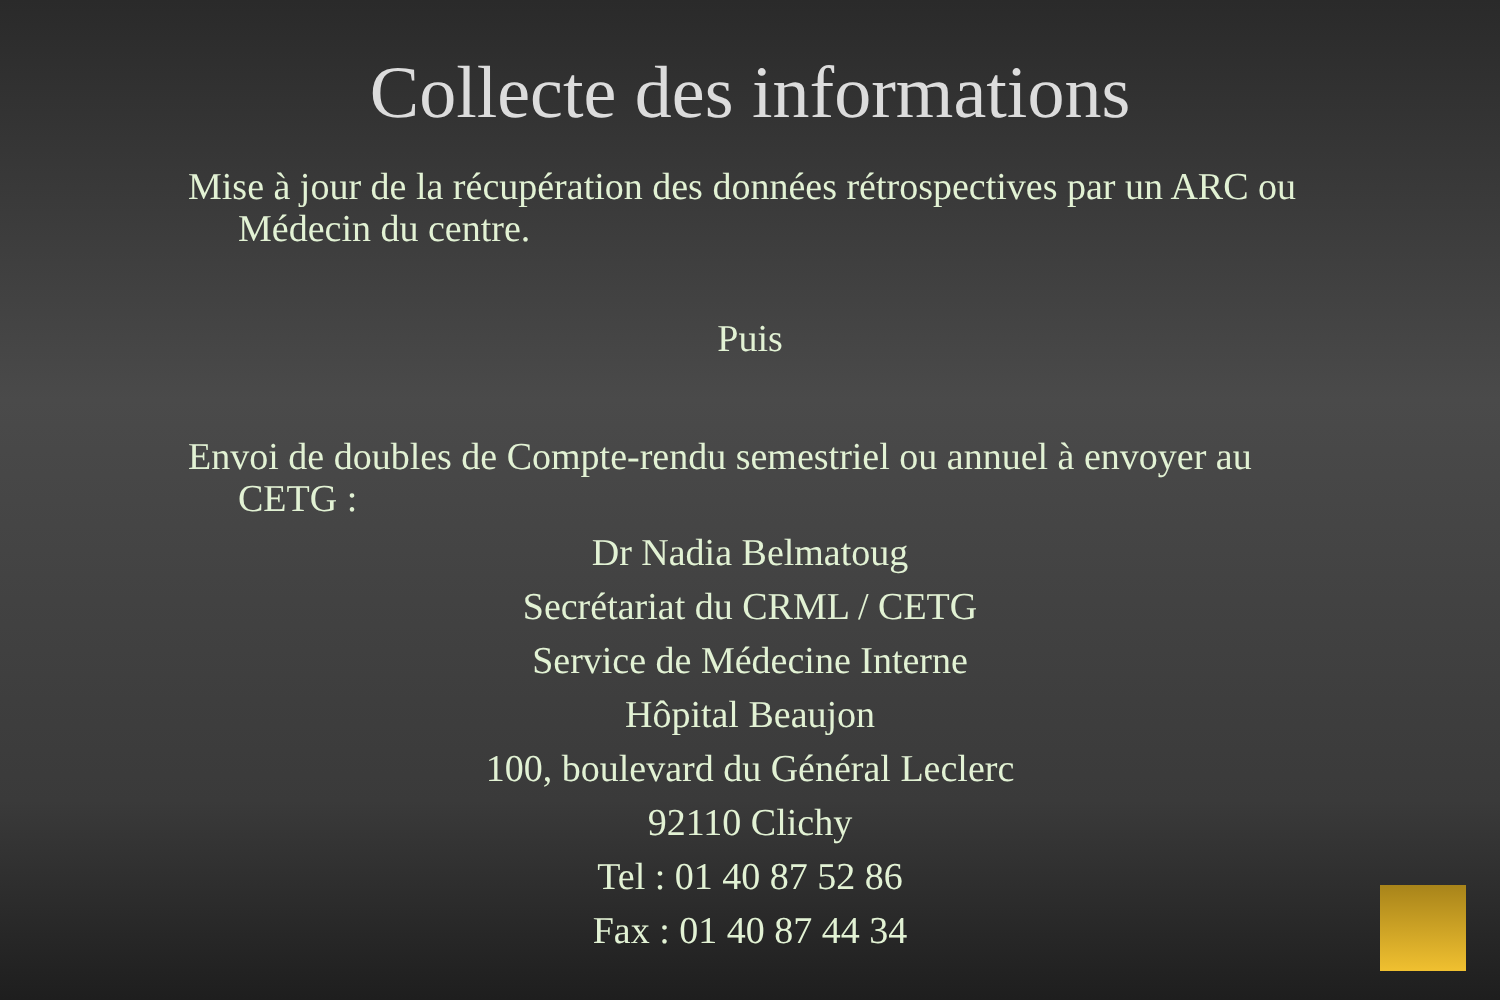Collecte des informations
Mise à jour de la récupération des données rétrospectives par un ARC ou Médecin du centre.
Puis
Envoi de doubles de Compte-rendu semestriel ou annuel à envoyer au CETG :
Dr Nadia Belmatoug
Secrétariat du CRML / CETG
Service de Médecine Interne
Hôpital Beaujon
100, boulevard du Général Leclerc
92110 Clichy
Tel : 01 40 87 52 86
Fax : 01 40 87 44 34